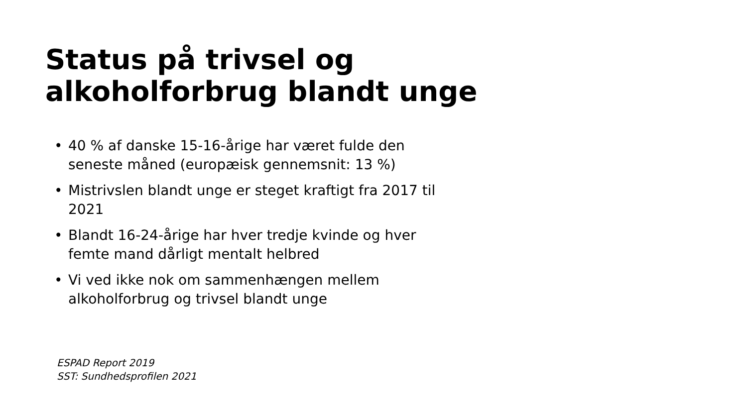Status på trivsel og
alkoholforbrug blandt unge
• 40 % af danske 15-16-årige har været fulde den seneste måned (europæisk gennemsnit: 13 %)
• Mistrivslen blandt unge er steget kraftigt fra 2017 til 2021
• Blandt 16-24-årige har hver tredje kvinde og hver femte mand dårligt mentalt helbred
• Vi ved ikke nok om sammenhængen mellem alkoholforbrug og trivsel blandt unge
ESPAD Report 2019
SST: Sundhedsprofilen 2021